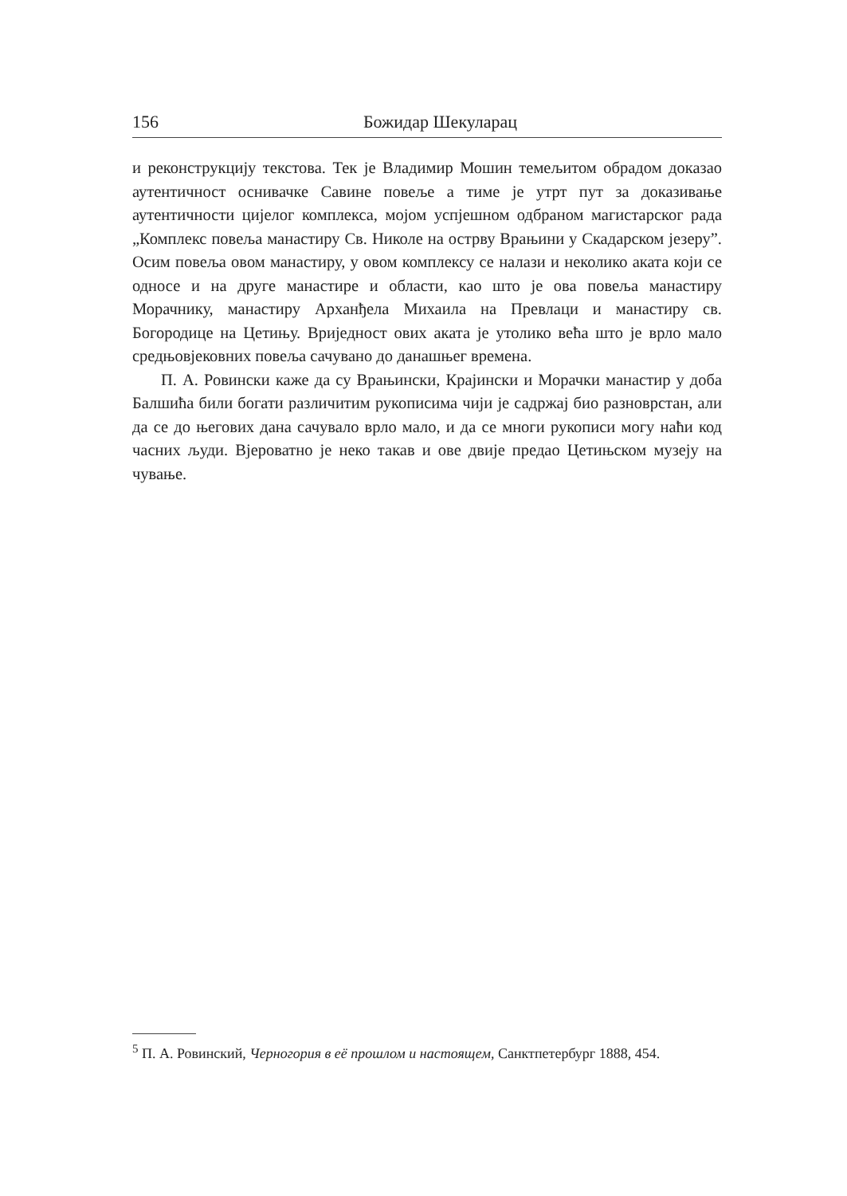156 Божидар Шекуларац
и реконструкцију текстова. Тек је Владимир Мошин темељитом обрадом доказао аутентичност оснивачке Савине повеље а тиме је утрт пут за доказивање аутентичности цијелог комплекса, мојом успјешном одбраном магистарског рада „Комплекс повеља манастиру Св. Николе на острву Врањини у Скадарском језеру”. Осим повеља овом манастиру, у овом комплексу се налази и неколико аката који се односе и на друге манастире и области, као што је ова повеља манастиру Морачнику, манастиру Арханђела Михаила на Превлаци и манастиру св. Богородице на Цетињу. Вриједност ових аката је утолико већа што је врло мало средњовјековних повеља сачувано до данашњег времена.
П. А. Ровински каже да су Врањински, Крајински и Морачки манастир у доба Балшића били богати различитим рукописима чији је садржај био разноврстан, али да се до његових дана сачувало врло мало, и да се многи рукописи могу наћи код часних људи. Вјероватно је неко такав и ове двије предао Цетињском музеју на чување.
<sup>5</sup> П. А. Ровинский, Черногория в её прошлом и настоящем, Санктпетербург 1888, 454.